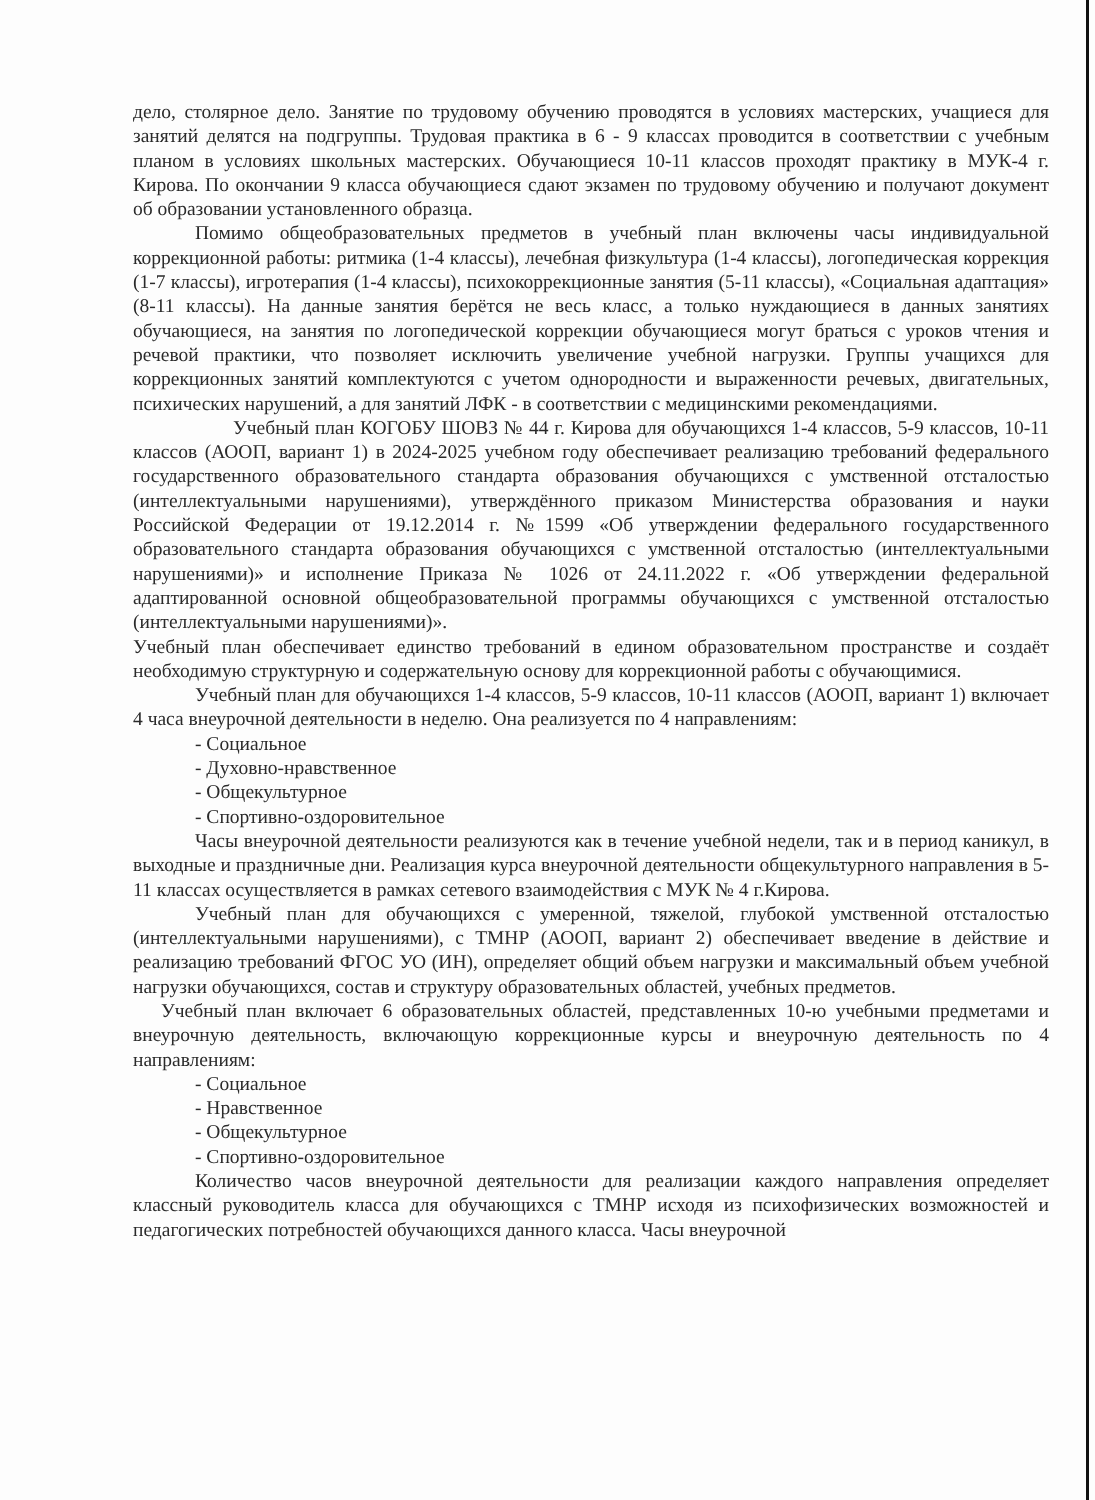дело, столярное дело. Занятие по трудовому обучению проводятся в условиях мастерских, учащиеся для занятий делятся на подгруппы. Трудовая практика в 6 - 9 классах проводится в соответствии с учебным планом в условиях школьных мастерских. Обучающиеся 10-11 классов проходят практику в МУК-4 г. Кирова. По окончании 9 класса обучающиеся сдают экзамен по трудовому обучению и получают документ об образовании установленного образца.
Помимо общеобразовательных предметов в учебный план включены часы индивидуальной коррекционной работы: ритмика (1-4 классы), лечебная физкультура (1-4 классы), логопедическая коррекция (1-7 классы), игротерапия (1-4 классы), психокоррекционные занятия (5-11 классы), «Социальная адаптация» (8-11 классы). На данные занятия берётся не весь класс, а только нуждающиеся в данных занятиях обучающиеся, на занятия по логопедической коррекции обучающиеся могут браться с уроков чтения и речевой практики, что позволяет исключить увеличение учебной нагрузки. Группы учащихся для коррекционных занятий комплектуются с учетом однородности и выраженности речевых, двигательных, психических нарушений, а для занятий ЛФК - в соответствии с медицинскими рекомендациями.
Учебный план КОГОБУ ШОВЗ № 44 г. Кирова для обучающихся 1-4 классов, 5-9 классов, 10-11 классов (АООП, вариант 1) в 2024-2025 учебном году обеспечивает реализацию требований федерального государственного образовательного стандарта образования обучающихся с умственной отсталостью (интеллектуальными нарушениями), утверждённого приказом Министерства образования и науки Российской Федерации от 19.12.2014 г. №1599 «Об утверждении федерального государственного образовательного стандарта образования обучающихся с умственной отсталостью (интеллектуальными нарушениями)» и исполнение Приказа № 1026 от 24.11.2022 г. «Об утверждении федеральной адаптированной основной общеобразовательной программы обучающихся с умственной отсталостью (интеллектуальными нарушениями)».
Учебный план обеспечивает единство требований в едином образовательном пространстве и создаёт необходимую структурную и содержательную основу для коррекционной работы с обучающимися.
Учебный план для обучающихся 1-4 классов, 5-9 классов, 10-11 классов (АООП, вариант 1) включает 4 часа внеурочной деятельности в неделю. Она реализуется по 4 направлениям:
- Социальное
- Духовно-нравственное
- Общекультурное
- Спортивно-оздоровительное
Часы внеурочной деятельности реализуются как в течение учебной недели, так и в период каникул, в выходные и праздничные дни. Реализация курса внеурочной деятельности общекультурного направления в 5-11 классах осуществляется в рамках сетевого взаимодействия с МУК № 4 г.Кирова.
Учебный план для обучающихся с умеренной, тяжелой, глубокой умственной отсталостью (интеллектуальными нарушениями), с ТМНР (АООП, вариант 2) обеспечивает введение в действие и реализацию требований ФГОС УО (ИН), определяет общий объем нагрузки и максимальный объем учебной нагрузки обучающихся, состав и структуру образовательных областей, учебных предметов.
Учебный план включает 6 образовательных областей, представленных 10-ю учебными предметами и внеурочную деятельность, включающую коррекционные курсы и внеурочную деятельность по 4 направлениям:
- Социальное
- Нравственное
- Общекультурное
- Спортивно-оздоровительное
Количество часов внеурочной деятельности для реализации каждого направления определяет классный руководитель класса для обучающихся с ТМНР исходя из психофизических возможностей и педагогических потребностей обучающихся данного класса. Часы внеурочной